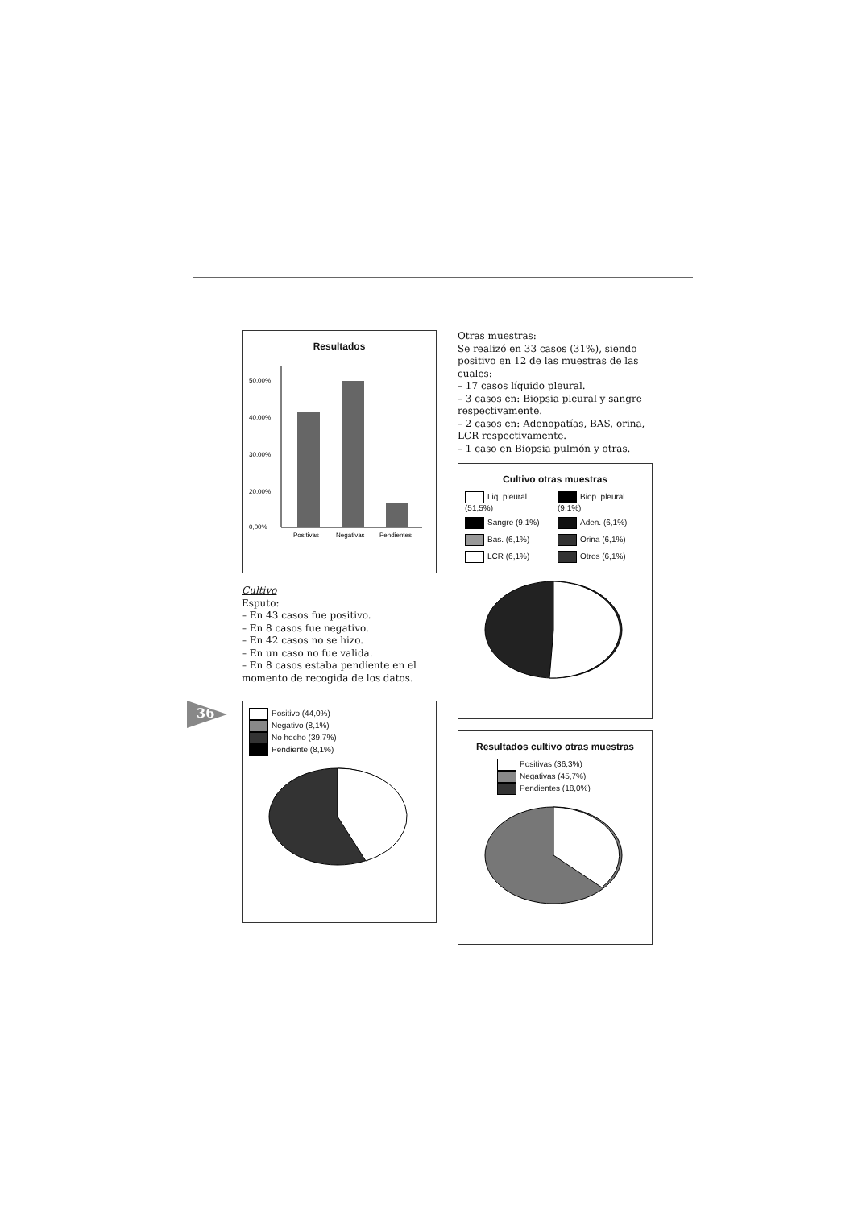36
Resultados
50,00%
40,00%
30,00%
20,00%
0,00%
Positivas
Negativas
Pendientes
Cultivo
Esputo:
– En 43 casos fue positivo.
– En 8 casos fue negativo.
– En 42 casos no se hizo.
– En un caso no fue valida.
– En 8 casos estaba pendiente en el momento de recogida de los datos.
Positivo (44,0%)
Negativo (8,1%)
No hecho (39,7%)
Pendiente (8,1%)
Otras muestras:
Se realizó en 33 casos (31%), siendo positivo en 12 de las muestras de las cuales:
– 17 casos líquido pleural.
– 3 casos en: Biopsia pleural y sangre respectivamente.
– 2 casos en: Adenopatías, BAS, orina, LCR respectivamente.
– 1 caso en Biopsia pulmón y otras.
Cultivo otras muestras
Liq. pleural (51,5%)
Biop. pleural (9,1%)
Sangre (9,1%)
Aden. (6,1%)
Bas. (6,1%)
Orina (6,1%)
LCR (6,1%)
Otros (6,1%)
Resultados cultivo otras muestras
Positivas (36,3%)
Negativas (45,7%)
Pendientes (18,0%)